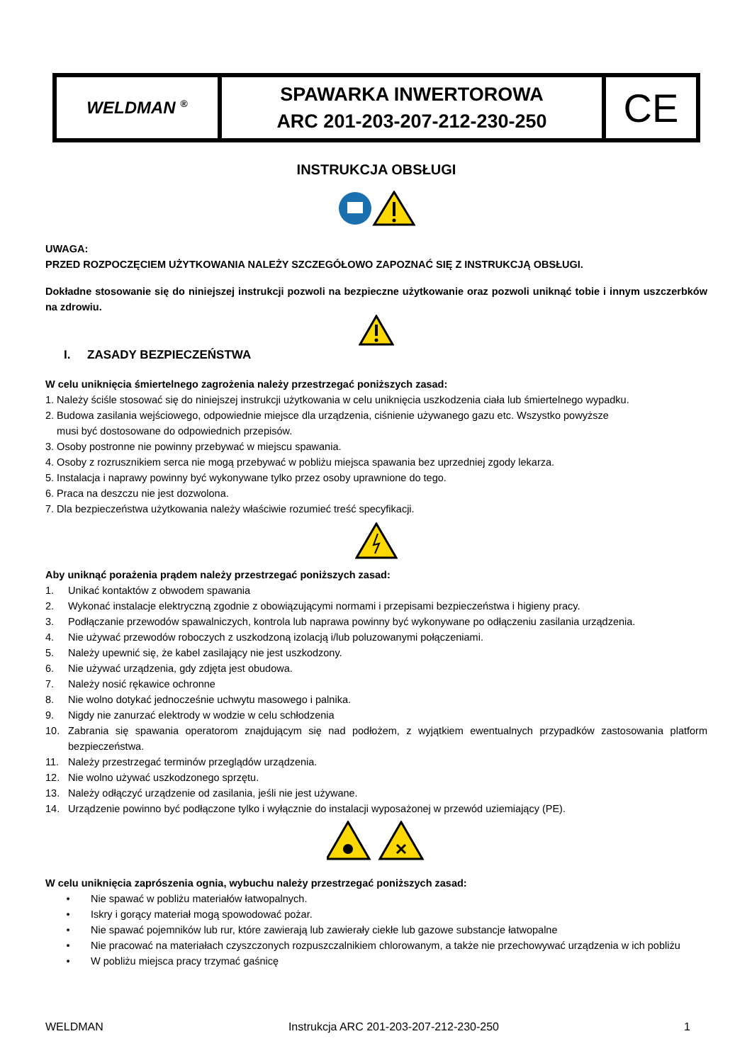| WELDMAN <sup>®</sup> | SPAWARKA INWERTOROWA ARC 201-203-207-212-230-250 | CE |
INSTRUKCJA OBSŁUGI
UWAGA:
PRZED ROZPOCZĘCIEM UŻYTKOWANIA NALEŻY SZCZEGÓŁOWO ZAPOZNAĆ SIĘ Z INSTRUKCJĄ OBSŁUGI.
Dokładne stosowanie się do niniejszej instrukcji pozwoli na bezpieczne użytkowanie oraz pozwoli uniknąć tobie i innym uszczerbków na zdrowiu.
I. ZASADY BEZPIECZEŃSTWA
W celu uniknięcia śmiertelnego zagrożenia należy przestrzegać poniższych zasad:
1. Należy ściśle stosować się do niniejszej instrukcji użytkowania w celu uniknięcia uszkodzenia ciała lub śmiertelnego wypadku.
2. Budowa zasilania wejściowego, odpowiednie miejsce dla urządzenia, ciśnienie używanego gazu etc. Wszystko powyższe
musi być dostosowane do odpowiednich przepisów.
3. Osoby postronne nie powinny przebywać w miejscu spawania.
4. Osoby z rozrusznikiem serca nie mogą przebywać w pobliżu miejsca spawania bez uprzedniej zgody lekarza.
5. Instalacja i naprawy powinny być wykonywane tylko przez osoby uprawnione do tego.
6. Praca na deszczu nie jest dozwolona.
7. Dla bezpieczeństwa użytkowania należy właściwie rozumieć treść specyfikacji.
Aby uniknąć porażenia prądem należy przestrzegać poniższych zasad:
1. Unikać kontaktów z obwodem spawania
2. Wykonać instalacje elektryczną zgodnie z obowiązującymi normami i przepisami bezpieczeństwa i higieny pracy.
3. Podłączanie przewodów spawalniczych, kontrola lub naprawa powinny być wykonywane po odłączeniu zasilania urządzenia.
4. Nie używać przewodów roboczych z uszkodzoną izolacją i/lub poluzowanymi połączeniami.
5. Należy upewnić się, że kabel zasilający nie jest uszkodzony.
6. Nie używać urządzenia, gdy zdjęta jest obudowa.
7. Należy nosić rękawice ochronne
8. Nie wolno dotykać jednocześnie uchwytu masowego i palnika.
9. Nigdy nie zanurzać elektrody w wodzie w celu schłodzenia
10. Zabrania się spawania operatorom znajdującym się nad podłożem, z wyjątkiem ewentualnych przypadków zastosowania platform bezpieczeństwa.
11. Należy przestrzegać terminów przeglądów urządzenia.
12. Nie wolno używać uszkodzonego sprzętu.
13. Należy odłączyć urządzenie od zasilania, jeśli nie jest używane.
14. Urządzenie powinno być podłączone tylko i wyłącznie do instalacji wyposażonej w przewód uziemiający (PE).
W celu uniknięcia zaprószenia ognia, wybuchu należy przestrzegać poniższych zasad:
• Nie spawać w pobliżu materiałów łatwopalnych.
• Iskry i gorący materiał mogą spowodować pożar.
• Nie spawać pojemników lub rur, które zawierają lub zawierały ciekłe lub gazowe substancje łatwopalne
• Nie pracować na materiałach czyszczonych rozpuszczalnikiem chlorowanym, a także nie przechowywać urządzenia w ich pobliżu
• W pobliżu miejsca pracy trzymać gaśnicę
WELDMAN Instrukcja ARC 201-203-207-212-230-250 1